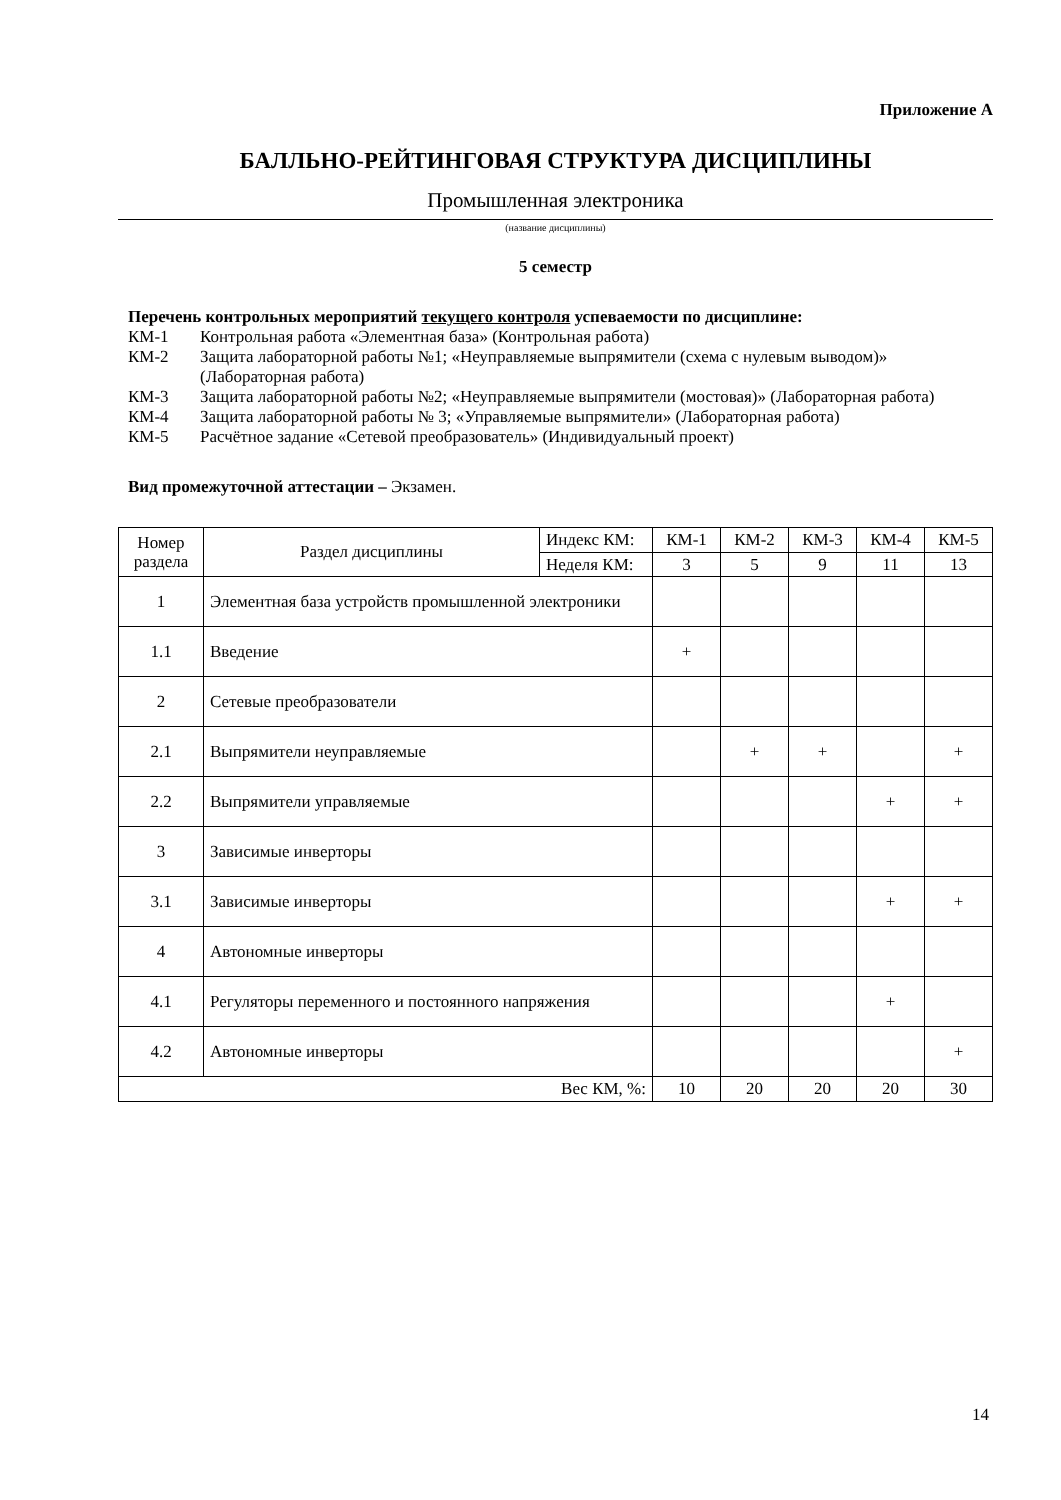Приложение А
БАЛЛЬНО-РЕЙТИНГОВАЯ СТРУКТУРА ДИСЦИПЛИНЫ
Промышленная электроника
(название дисциплины)
5 семестр
Перечень контрольных мероприятий текущего контроля успеваемости по дисциплине:
КМ-1 Контрольная работа «Элементная база» (Контрольная работа)
КМ-2 Защита лабораторной работы №1; «Неуправляемые выпрямители (схема с нулевым выводом)» (Лабораторная работа)
КМ-3 Защита лабораторной работы №2; «Неуправляемые выпрямители (мостовая)» (Лабораторная работа)
КМ-4 Защита лабораторной работы № 3; «Управляемые выпрямители» (Лабораторная работа)
КМ-5 Расчётное задание «Сетевой преобразователь» (Индивидуальный проект)
Вид промежуточной аттестации – Экзамен.
| Номер раздела | Раздел дисциплины | Индекс КМ: | КМ-1 | КМ-2 | КМ-3 | КМ-4 | КМ-5 |
| | | Неделя КМ: | 3 | 5 | 9 | 11 | 13 |
| 1 | Элементная база устройств промышленной электроники | | | | | | |
| 1.1 | Введение | | + | | | | |
| 2 | Сетевые преобразователи | | | | | | |
| 2.1 | Выпрямители неуправляемые | | | + | + | | + |
| 2.2 | Выпрямители управляемые | | | | | + | + |
| 3 | Зависимые инверторы | | | | | | |
| 3.1 | Зависимые инверторы | | | | | + | + |
| 4 | Автономные инверторы | | | | | | |
| 4.1 | Регуляторы переменного и постоянного напряжения | | | | | + | |
| 4.2 | Автономные инверторы | | | | | | + |
| Вес КМ, %: | | | 10 | 20 | 20 | 20 | 30 |
14